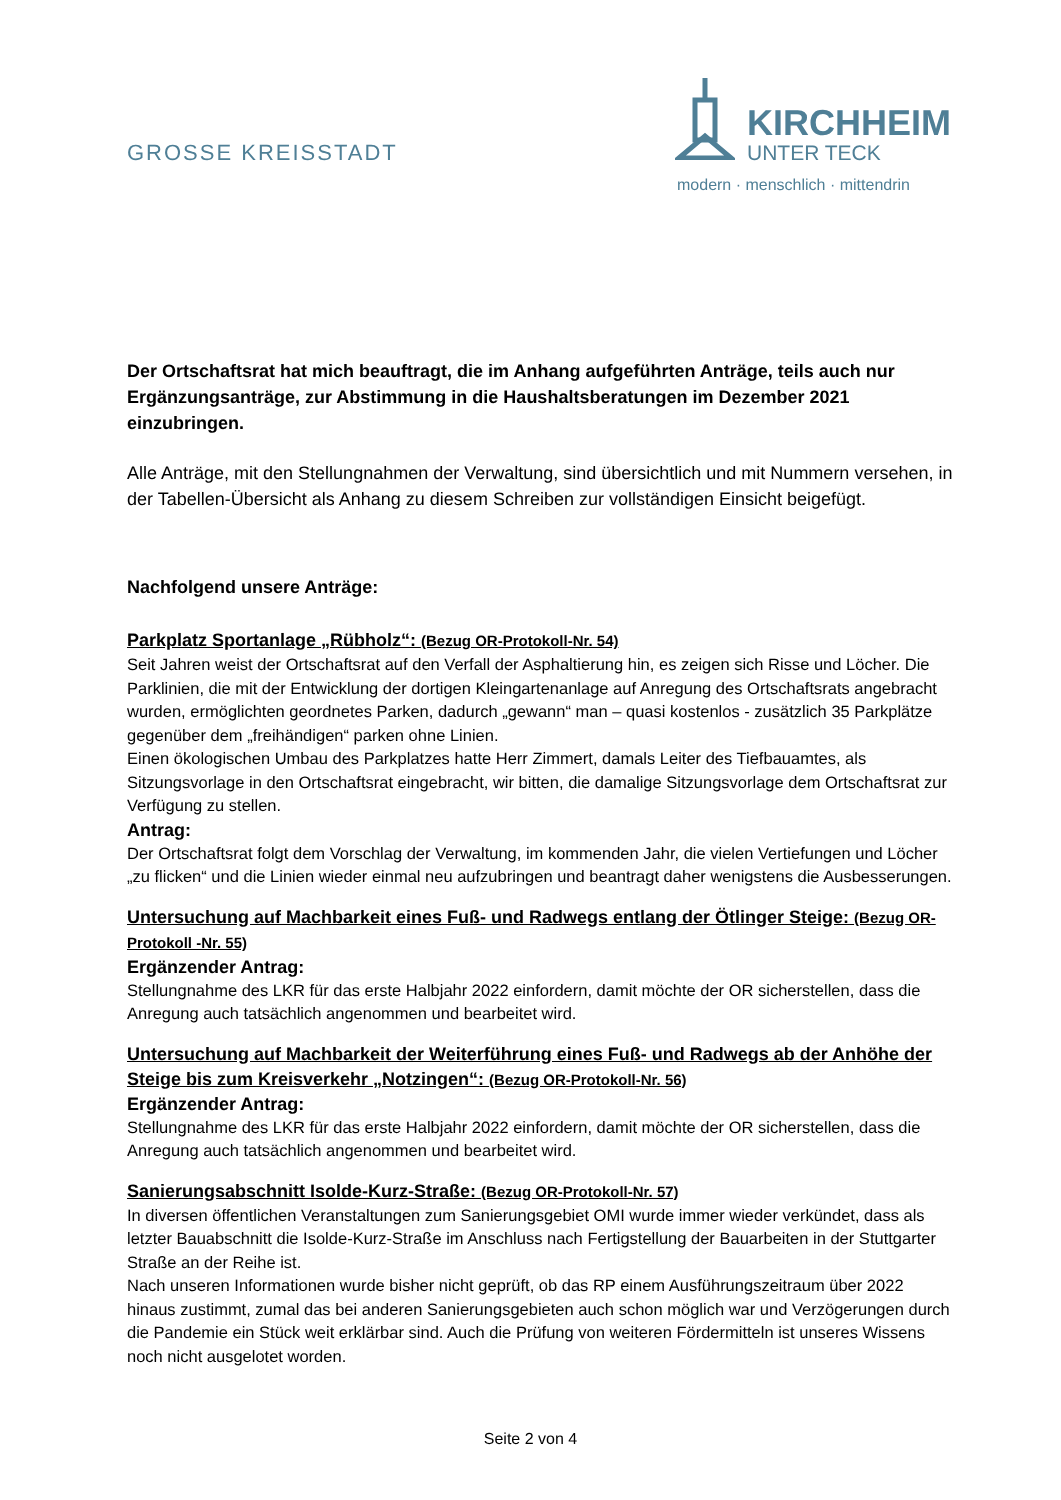GROSSE KREISSTADT
KIRCHHEIM
UNTER TECK
modern · menschlich · mittendrin
Der Ortschaftsrat hat mich beauftragt, die im Anhang aufgeführten Anträge, teils auch nur Ergänzungsanträge, zur Abstimmung in die Haushaltsberatungen im Dezember 2021 einzubringen.
Alle Anträge, mit den Stellungnahmen der Verwaltung, sind übersichtlich und mit Nummern versehen, in der Tabellen-Übersicht als Anhang zu diesem Schreiben zur vollständigen Einsicht beigefügt.
Nachfolgend unsere Anträge:
Parkplatz Sportanlage „Rübholz“: (Bezug OR-Protokoll-Nr. 54)
Seit Jahren weist der Ortschaftsrat auf den Verfall der Asphaltierung hin, es zeigen sich Risse und Löcher. Die Parklinien, die mit der Entwicklung der dortigen Kleingartenanlage auf Anregung des Ortschaftsrats angebracht wurden, ermöglichten geordnetes Parken, dadurch „gewann“ man – quasi kostenlos - zusätzlich 35 Parkplätze gegenüber dem „freihändigen“ parken ohne Linien.
Einen ökologischen Umbau des Parkplatzes hatte Herr Zimmert, damals Leiter des Tiefbauamtes, als Sitzungsvorlage in den Ortschaftsrat eingebracht, wir bitten, die damalige Sitzungsvorlage dem Ortschaftsrat zur Verfügung zu stellen.
Antrag:
Der Ortschaftsrat folgt dem Vorschlag der Verwaltung, im kommenden Jahr, die vielen Vertiefungen und Löcher „zu flicken“ und die Linien wieder einmal neu aufzubringen und beantragt daher wenigstens die Ausbesserungen.
Untersuchung auf Machbarkeit eines Fuß- und Radwegs entlang der Ötlinger Steige: (Bezug OR-Protokoll -Nr. 55)
Ergänzender Antrag:
Stellungnahme des LKR für das erste Halbjahr 2022 einfordern, damit möchte der OR sicherstellen, dass die Anregung auch tatsächlich angenommen und bearbeitet wird.
Untersuchung auf Machbarkeit der Weiterführung eines Fuß- und Radwegs ab der Anhöhe der Steige bis zum Kreisverkehr „Notzingen“: (Bezug OR-Protokoll-Nr. 56)
Ergänzender Antrag:
Stellungnahme des LKR für das erste Halbjahr 2022 einfordern, damit möchte der OR sicherstellen, dass die Anregung auch tatsächlich angenommen und bearbeitet wird.
Sanierungsabschnitt Isolde-Kurz-Straße: (Bezug OR-Protokoll-Nr. 57)
In diversen öffentlichen Veranstaltungen zum Sanierungsgebiet OMI wurde immer wieder verkündet, dass als letzter Bauabschnitt die Isolde-Kurz-Straße im Anschluss nach Fertigstellung der Bauarbeiten in der Stuttgarter Straße an der Reihe ist.
Nach unseren Informationen wurde bisher nicht geprüft, ob das RP einem Ausführungszeitraum über 2022 hinaus zustimmt, zumal das bei anderen Sanierungsgebieten auch schon möglich war und Verzögerungen durch die Pandemie ein Stück weit erklärbar sind. Auch die Prüfung von weiteren Fördermitteln ist unseres Wissens noch nicht ausgelotet worden.
Seite 2 von 4